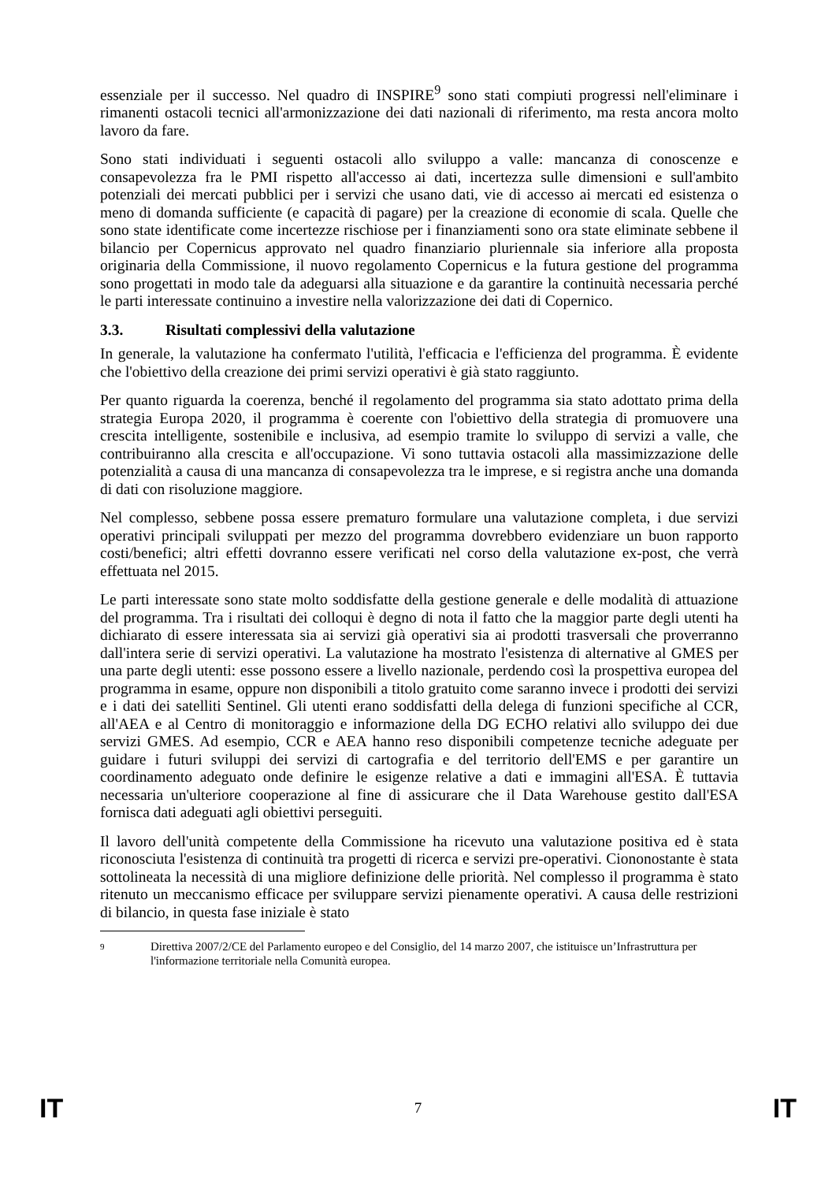essenziale per il successo. Nel quadro di INSPIRE<sup>9</sup> sono stati compiuti progressi nell'eliminare i rimanenti ostacoli tecnici all'armonizzazione dei dati nazionali di riferimento, ma resta ancora molto lavoro da fare.
Sono stati individuati i seguenti ostacoli allo sviluppo a valle: mancanza di conoscenze e consapevolezza fra le PMI rispetto all'accesso ai dati, incertezza sulle dimensioni e sull'ambito potenziali dei mercati pubblici per i servizi che usano dati, vie di accesso ai mercati ed esistenza o meno di domanda sufficiente (e capacità di pagare) per la creazione di economie di scala. Quelle che sono state identificate come incertezze rischiose per i finanziamenti sono ora state eliminate sebbene il bilancio per Copernicus approvato nel quadro finanziario pluriennale sia inferiore alla proposta originaria della Commissione, il nuovo regolamento Copernicus e la futura gestione del programma sono progettati in modo tale da adeguarsi alla situazione e da garantire la continuità necessaria perché le parti interessate continuino a investire nella valorizzazione dei dati di Copernico.
3.3. Risultati complessivi della valutazione
In generale, la valutazione ha confermato l'utilità, l'efficacia e l'efficienza del programma. È evidente che l'obiettivo della creazione dei primi servizi operativi è già stato raggiunto.
Per quanto riguarda la coerenza, benché il regolamento del programma sia stato adottato prima della strategia Europa 2020, il programma è coerente con l'obiettivo della strategia di promuovere una crescita intelligente, sostenibile e inclusiva, ad esempio tramite lo sviluppo di servizi a valle, che contribuiranno alla crescita e all'occupazione. Vi sono tuttavia ostacoli alla massimizzazione delle potenzialità a causa di una mancanza di consapevolezza tra le imprese, e si registra anche una domanda di dati con risoluzione maggiore.
Nel complesso, sebbene possa essere prematuro formulare una valutazione completa, i due servizi operativi principali sviluppati per mezzo del programma dovrebbero evidenziare un buon rapporto costi/benefici; altri effetti dovranno essere verificati nel corso della valutazione ex-post, che verrà effettuata nel 2015.
Le parti interessate sono state molto soddisfatte della gestione generale e delle modalità di attuazione del programma. Tra i risultati dei colloqui è degno di nota il fatto che la maggior parte degli utenti ha dichiarato di essere interessata sia ai servizi già operativi sia ai prodotti trasversali che proverranno dall'intera serie di servizi operativi. La valutazione ha mostrato l'esistenza di alternative al GMES per una parte degli utenti: esse possono essere a livello nazionale, perdendo così la prospettiva europea del programma in esame, oppure non disponibili a titolo gratuito come saranno invece i prodotti dei servizi e i dati dei satelliti Sentinel. Gli utenti erano soddisfatti della delega di funzioni specifiche al CCR, all'AEA e al Centro di monitoraggio e informazione della DG ECHO relativi allo sviluppo dei due servizi GMES. Ad esempio, CCR e AEA hanno reso disponibili competenze tecniche adeguate per guidare i futuri sviluppi dei servizi di cartografia e del territorio dell'EMS e per garantire un coordinamento adeguato onde definire le esigenze relative a dati e immagini all'ESA. È tuttavia necessaria un'ulteriore cooperazione al fine di assicurare che il Data Warehouse gestito dall'ESA fornisca dati adeguati agli obiettivi perseguiti.
Il lavoro dell'unità competente della Commissione ha ricevuto una valutazione positiva ed è stata riconosciuta l'esistenza di continuità tra progetti di ricerca e servizi pre-operativi. Ciononostante è stata sottolineata la necessità di una migliore definizione delle priorità. Nel complesso il programma è stato ritenuto un meccanismo efficace per sviluppare servizi pienamente operativi. A causa delle restrizioni di bilancio, in questa fase iniziale è stato
9 Direttiva 2007/2/CE del Parlamento europeo e del Consiglio, del 14 marzo 2007, che istituisce un’Infrastruttura per l'informazione territoriale nella Comunità europea.
IT 7 IT